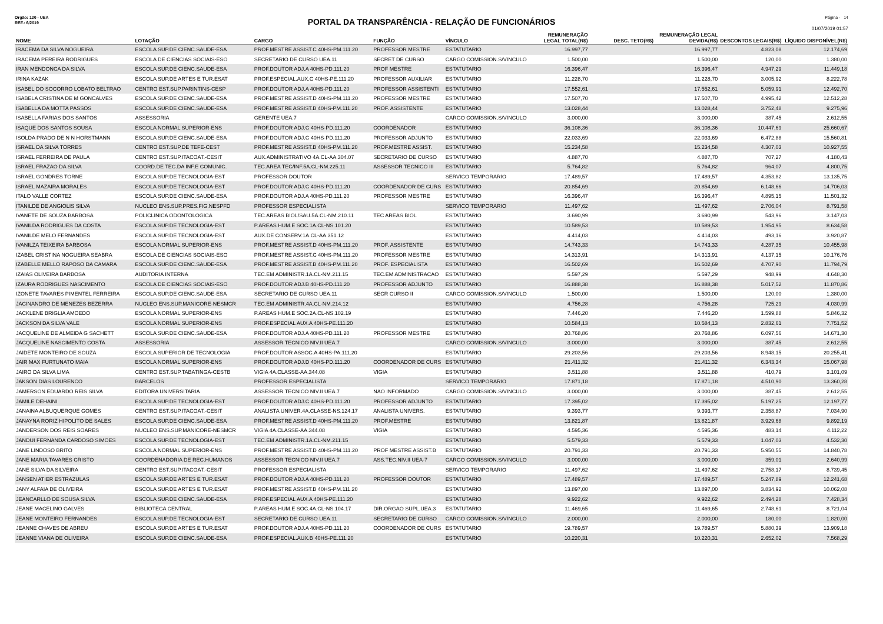Orgão: 120 - UEA Página - 14
PORTAL DA TRANSPARÊNCIA - RELAÇÃO DE FUNCIONÁRIOS
REF.: 6/2019
01/07/2019 01:57
| NOME | LOTAÇÃO | CARGO | FUNÇÃO | VÍNCULO | REMUNERAÇÃO LEGAL TOTAL(R$) | DESC. TETO(R$) | REMUNERAÇÃO LEGAL DEVIDA(R$) | DESCONTOS LEGAIS(R$) | LÍQUIDO DISPONÍVEL(R$) |
| --- | --- | --- | --- | --- | --- | --- | --- | --- | --- |
| IRACEMA DA SILVA NOGUEIRA | ESCOLA SUP.DE CIENC.SAUDE-ESA | PROF.MESTRE ASSIST.C 40HS-PM.111.20 | PROFESSOR MESTRE | ESTATUTARIO | 16.997,77 | | 16.997,77 | 4.823,08 | 12.174,69 |
| IRACEMA PEREIRA RODRIGUES | ESCOLA DE CIENCIAS SOCIAIS-ESO | SECRETARIO DE CURSO UEA.11 | SECRET DE CURSO | CARGO COMISSION.S/VINCULO | 1.500,00 | | 1.500,00 | 120,00 | 1.380,00 |
| IRAN MENDONCA DA SILVA | ESCOLA SUP.DE CIENC.SAUDE-ESA | PROF.DOUTOR ADJ.A 40HS-PD.111.20 | PROF MESTRE | ESTATUTARIO | 16.396,47 | | 16.396,47 | 4.947,29 | 11.449,18 |
| IRINA KAZAK | ESCOLA SUP.DE ARTES E TUR.ESAT | PROF.ESPECIAL.AUX.C 40HS-PE.111.20 | PROFESSOR AUXILIAR | ESTATUTARIO | 11.228,70 | | 11.228,70 | 3.005,92 | 8.222,78 |
| ISABEL DO SOCORRO LOBATO BELTRAO | CENTRO EST.SUP.PARINTINS-CESP | PROF.DOUTOR ADJ.A 40HS-PD.111.20 | PROFESSOR ASSISTENTI | ESTATUTARIO | 17.552,61 | | 17.552,61 | 5.059,91 | 12.492,70 |
| ISABELA CRISTINA DE M GONCALVES | ESCOLA SUP.DE CIENC.SAUDE-ESA | PROF.MESTRE ASSIST.D 40HS-PM.111.20 | PROFESSOR MESTRE | ESTATUTARIO | 17.507,70 | | 17.507,70 | 4.995,42 | 12.512,28 |
| ISABELLA DA MOTTA PASSOS | ESCOLA SUP.DE CIENC.SAUDE-ESA | PROF.MESTRE ASSIST.B 40HS-PM.111.20 | PROF. ASSISTENTE | ESTATUTARIO | 13.028,44 | | 13.028,44 | 3.752,48 | 9.275,96 |
| ISABELLA FARIAS DOS SANTOS | ASSESSORIA | GERENTE UEA.7 | | CARGO COMISSION.S/VINCULO | 3.000,00 | | 3.000,00 | 387,45 | 2.612,55 |
| ISAQUE DOS SANTOS SOUSA | ESCOLA NORMAL SUPERIOR-ENS | PROF.DOUTOR ADJ.C 40HS-PD.111.20 | COORDENADOR | ESTATUTARIO | 36.108,36 | | 36.108,36 | 10.447,69 | 25.660,67 |
| ISOLDA PRADO DE N N HORSTMANN | ESCOLA SUP.DE CIENC.SAUDE-ESA | PROF.DOUTOR ADJ.C 40HS-PD.111.20 | PROFESSOR ADJUNTO | ESTATUTARIO | 22.033,69 | | 22.033,69 | 6.472,88 | 15.560,81 |
| ISRAEL DA SILVA TORRES | CENTRO EST.SUP.DE TEFE-CEST | PROF.MESTRE ASSIST.B 40HS-PM.111.20 | PROF.MESTRE ASSIST. | ESTATUTARIO | 15.234,58 | | 15.234,58 | 4.307,03 | 10.927,55 |
| ISRAEL FERREIRA DE PAULA | CENTRO EST.SUP.ITACOAT.-CESIT | AUX.ADMINISTRATIVO 4A.CL-AA.304.07 | SECRETARIO DE CURSO | ESTATUTARIO | 4.887,70 | | 4.887,70 | 707,27 | 4.180,43 |
| ISRAEL FRAZAO DA SILVA | COORD.DE TEC.DA INF.E COMUNIC. | TEC.AREA TEC/INF.5A.CL-NM.225.11 | ASSESSOR TECNICO III | ESTATUTARIO | 5.764,82 | | 5.764,82 | 964,07 | 4.800,75 |
| ISRAEL GONDRES TORNE | ESCOLA SUP.DE TECNOLOGIA-EST | PROFESSOR DOUTOR | | SERVICO TEMPORARIO | 17.489,57 | | 17.489,57 | 4.353,82 | 13.135,75 |
| ISRAEL MAZAIRA MORALES | ESCOLA SUP.DE TECNOLOGIA-EST | PROF.DOUTOR ADJ.C 40HS-PD.111.20 | COORDENADOR DE CURS | ESTATUTARIO | 20.854,69 | | 20.854,69 | 6.148,66 | 14.706,03 |
| ITALO VALLE CORTEZ | ESCOLA SUP.DE CIENC.SAUDE-ESA | PROF.DOUTOR ADJ.A 40HS-PD.111.20 | PROFESSOR MESTRE | ESTATUTARIO | 16.396,47 | | 16.396,47 | 4.895,15 | 11.501,32 |
| ITANILDE DE ANGIOLIS SILVA | NUCLEO ENS.SUP.PRES.FIG.NESPFD | PROFESSOR ESPECIALISTA | | SERVICO TEMPORARIO | 11.497,62 | | 11.497,62 | 2.706,04 | 8.791,58 |
| IVANETE DE SOUZA BARBOSA | POLICLINICA ODONTOLOGICA | TEC.AREAS BIOL/SAU.5A.CL-NM.210.11 | TEC AREAS BIOL | ESTATUTARIO | 3.690,99 | | 3.690,99 | 543,96 | 3.147,03 |
| IVANILDA RODRIGUES DA COSTA | ESCOLA SUP.DE TECNOLOGIA-EST | P.AREAS HUM.E SOC.1A.CL-NS.101.20 | | ESTATUTARIO | 10.589,53 | | 10.589,53 | 1.954,95 | 8.634,58 |
| IVANILDE MELO FERNANDES | ESCOLA SUP.DE TECNOLOGIA-EST | AUX.DE CONSERV.1A.CL-AA.351.12 | | ESTATUTARIO | 4.414,03 | | 4.414,03 | 493,16 | 3.920,87 |
| IVANILZA TEIXEIRA BARBOSA | ESCOLA NORMAL SUPERIOR-ENS | PROF.MESTRE ASSIST.D 40HS-PM.111.20 | PROF. ASSISTENTE | ESTATUTARIO | 14.743,33 | | 14.743,33 | 4.287,35 | 10.455,98 |
| IZABEL CRISTINA NOGUEIRA SEABRA | ESCOLA DE CIENCIAS SOCIAIS-ESO | PROF.MESTRE ASSIST.C 40HS-PM.111.20 | PROFESSOR MESTRE | ESTATUTARIO | 14.313,91 | | 14.313,91 | 4.137,15 | 10.176,76 |
| IZABELLE MELLO RAPOSO DA CAMARA | ESCOLA SUP.DE CIENC.SAUDE-ESA | PROF.MESTRE ASSIST.B 40HS-PM.111.20 | PROF. ESPECIALISTA | ESTATUTARIO | 16.502,69 | | 16.502,69 | 4.707,90 | 11.794,79 |
| IZAIAS OLIVEIRA BARBOSA | AUDITORIA INTERNA | TEC.EM ADMINISTR.1A.CL-NM.211.15 | TEC.EM ADMINISTRACAO | ESTATUTARIO | 5.597,29 | | 5.597,29 | 948,99 | 4.648,30 |
| IZAURA RODRIGUES NASCIMENTO | ESCOLA DE CIENCIAS SOCIAIS-ESO | PROF.DOUTOR ADJ.B 40HS-PD.111.20 | PROFESSOR ADJUNTO | ESTATUTARIO | 16.888,38 | | 16.888,38 | 5.017,52 | 11.870,86 |
| IZONETE TAVARES PIMENTEL FERREIRA | ESCOLA SUP.DE CIENC.SAUDE-ESA | SECRETARIO DE CURSO UEA.11 | SECR CURSO II | CARGO COMISSION.S/VINCULO | 1.500,00 | | 1.500,00 | 120,00 | 1.380,00 |
| JACINANDRO DE MENEZES BEZERRA | NUCLEO ENS.SUP.MANICORE-NESMCR | TEC.EM ADMINISTR.4A.CL-NM.214.12 | | ESTATUTARIO | 4.756,28 | | 4.756,28 | 725,29 | 4.030,99 |
| JACKLENE BRIGLIA AMOEDO | ESCOLA NORMAL SUPERIOR-ENS | P.AREAS HUM.E SOC.2A.CL-NS.102.19 | | ESTATUTARIO | 7.446,20 | | 7.446,20 | 1.599,88 | 5.846,32 |
| JACKSON DA SILVA VALE | ESCOLA NORMAL SUPERIOR-ENS | PROF.ESPECIAL AUX.A 40HS-PE.111.20 | | ESTATUTARIO | 10.584,13 | | 10.584,13 | 2.832,61 | 7.751,52 |
| JACQUELINE DE ALMEIDA G SACHETT | ESCOLA SUP.DE CIENC.SAUDE-ESA | PROF.DOUTOR ADJ.A 40HS-PD.111.20 | PROFESSOR MESTRE | ESTATUTARIO | 20.768,86 | | 20.768,86 | 6.097,56 | 14.671,30 |
| JACQUELINE NASCIMENTO COSTA | ASSESSORIA | ASSESSOR TECNICO NIV.II UEA.7 | | CARGO COMISSION.S/VINCULO | 3.000,00 | | 3.000,00 | 387,45 | 2.612,55 |
| JAIDETE MONTEIRO DE SOUZA | ESCOLA SUPERIOR DE TECNOLOGIA | PROF.DOUTOR ASSOC.A 40HS-PA.111.20 | | ESTATUTARIO | 29.203,56 | | 29.203,56 | 8.948,15 | 20.255,41 |
| JAIR MAX FURTUNATO MAIA | ESCOLA NORMAL SUPERIOR-ENS | PROF.DOUTOR ADJ.D 40HS-PD.111.20 | COORDENADOR DE CURS | ESTATUTARIO | 21.411,32 | | 21.411,32 | 6.343,34 | 15.067,98 |
| JAIRO DA SILVA LIMA | CENTRO EST.SUP.TABATINGA-CESTB | VIGIA 4A.CLASSE-AA.344.08 | VIGIA | ESTATUTARIO | 3.511,88 | | 3.511,88 | 410,79 | 3.101,09 |
| JAKSON DIAS LOURENCO | BARCELOS | PROFESSOR ESPECIALISTA | | SERVICO TEMPORARIO | 17.871,18 | | 17.871,18 | 4.510,90 | 13.360,28 |
| JAMERSON EDUARDO REIS SILVA | EDITORA UNIVERSITARIA | ASSESSOR TECNICO NIV.II UEA.7 | NAO INFORMADO | CARGO COMISSION.S/VINCULO | 3.000,00 | | 3.000,00 | 387,45 | 2.612,55 |
| JAMILE DEHAINI | ESCOLA SUP.DE TECNOLOGIA-EST | PROF.DOUTOR ADJ.C 40HS-PD.111.20 | PROFESSOR ADJUNTO | ESTATUTARIO | 17.395,02 | | 17.395,02 | 5.197,25 | 12.197,77 |
| JANAINA ALBUQUERQUE GOMES | CENTRO EST.SUP.ITACOAT.-CESIT | ANALISTA UNIVER.4A.CLASSE-NS.124.17 | ANALISTA UNIVERS. | ESTATUTARIO | 9.393,77 | | 9.393,77 | 2.358,87 | 7.034,90 |
| JANAYNA RORIZ HIPOLITO DE SALES | ESCOLA SUP.DE CIENC.SAUDE-ESA | PROF.MESTRE ASSIST.D 40HS-PM.111.20 | PROF.MESTRE | ESTATUTARIO | 13.821,87 | | 13.821,87 | 3.929,68 | 9.892,19 |
| JANDERSON DOS REIS SOARES | NUCLEO ENS.SUP.MANICORE-NESMCR | VIGIA 4A.CLASSE-AA.344.08 | VIGIA | ESTATUTARIO | 4.595,36 | | 4.595,36 | 483,14 | 4.112,22 |
| JANDUI FERNANDA CARDOSO SIMOES | ESCOLA SUP.DE TECNOLOGIA-EST | TEC.EM ADMINISTR.1A.CL-NM.211.15 | | ESTATUTARIO | 5.579,33 | | 5.579,33 | 1.047,03 | 4.532,30 |
| JANE LINDOSO BRITO | ESCOLA NORMAL SUPERIOR-ENS | PROF.MESTRE ASSIST.D 40HS-PM.111.20 | PROF MESTRE ASSIST.B | ESTATUTARIO | 20.791,33 | | 20.791,33 | 5.950,55 | 14.840,78 |
| JANE MARIA TAVARES CRISTO | COORDENADORIA DE REC.HUMANOS | ASSESSOR TECNICO NIV.II UEA.7 | ASS.TEC.NIV.II UEA-7 | CARGO COMISSION.S/VINCULO | 3.000,00 | | 3.000,00 | 359,01 | 2.640,99 |
| JANE SILVA DA SILVEIRA | CENTRO EST.SUP.ITACOAT.-CESIT | PROFESSOR ESPECIALISTA | | SERVICO TEMPORARIO | 11.497,62 | | 11.497,62 | 2.758,17 | 8.739,45 |
| JANSEN ATIER ESTRAZULAS | ESCOLA SUP.DE ARTES E TUR.ESAT | PROF.DOUTOR ADJ.A 40HS-PD.111.20 | PROFESSOR DOUTOR | ESTATUTARIO | 17.489,57 | | 17.489,57 | 5.247,89 | 12.241,68 |
| JANY ALFAIA DE OLIVEIRA | ESCOLA SUP.DE ARTES E TUR.ESAT | PROF.MESTRE ASSIST.B 40HS-PM.111.20 | | ESTATUTARIO | 13.897,00 | | 13.897,00 | 3.834,92 | 10.062,08 |
| JEANCARLLO DE SOUSA SILVA | ESCOLA SUP.DE CIENC.SAUDE-ESA | PROF.ESPECIAL AUX.A 40HS-PE.111.20 | | ESTATUTARIO | 9.922,62 | | 9.922,62 | 2.494,28 | 7.428,34 |
| JEANE MACELINO GALVES | BIBLIOTECA CENTRAL | P.AREAS HUM.E SOC.4A.CL-NS.104.17 | DIR.ORGAO SUPL.UEA.3 | ESTATUTARIO | 11.469,65 | | 11.469,65 | 2.748,61 | 8.721,04 |
| JEANE MONTEIRO FERNANDES | ESCOLA SUP.DE TECNOLOGIA-EST | SECRETARIO DE CURSO UEA.11 | SECRETARIO DE CURSO | CARGO COMISSION.S/VINCULO | 2.000,00 | | 2.000,00 | 180,00 | 1.820,00 |
| JEANNE CHAVES DE ABREU | ESCOLA SUP.DE ARTES E TUR.ESAT | PROF.DOUTOR ADJ.A 40HS-PD.111.20 | COORDENADOR DE CURS | ESTATUTARIO | 19.789,57 | | 19.789,57 | 5.880,39 | 13.909,18 |
| JEANNE VIANA DE OLIVEIRA | ESCOLA SUP.DE CIENC.SAUDE-ESA | PROF.ESPECIAL.AUX.B 40HS-PE.111.20 | | ESTATUTARIO | 10.220,31 | | 10.220,31 | 2.652,02 | 7.568,29 |